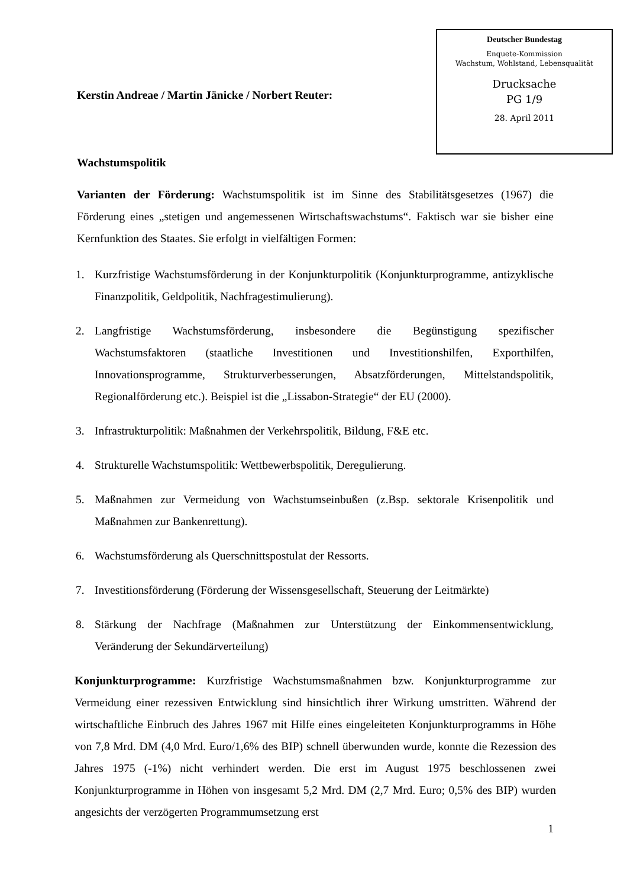Deutscher Bundestag
Enquete-Kommission
Wachstum, Wohlstand, Lebensqualität
Drucksache
PG 1/9
28. April 2011
Kerstin Andreae / Martin Jänicke / Norbert Reuter:
Wachstumspolitik
Varianten der Förderung: Wachstumspolitik ist im Sinne des Stabilitätsgesetzes (1967) die Förderung eines „stetigen und angemessenen Wirtschaftswachstums“. Faktisch war sie bisher eine Kernfunktion des Staates. Sie erfolgt in vielfältigen Formen:
1. Kurzfristige Wachstumsförderung in der Konjunkturpolitik (Konjunkturprogramme, antizyklische Finanzpolitik, Geldpolitik, Nachfragestimulierung).
2. Langfristige Wachstumsförderung, insbesondere die Begünstigung spezifischer Wachstumsfaktoren (staatliche Investitionen und Investitionshilfen, Exporthilfen, Innovationsprogramme, Strukturverbesserungen, Absatzförderungen, Mittelstandspolitik, Regionalförderung etc.). Beispiel ist die „Lissabon-Strategie“ der EU (2000).
3. Infrastrukturpolitik: Maßnahmen der Verkehrspolitik, Bildung, F&E etc.
4. Strukturelle Wachstumspolitik: Wettbewerbspolitik, Deregulierung.
5. Maßnahmen zur Vermeidung von Wachstumseinbußen (z.Bsp. sektorale Krisenpolitik und Maßnahmen zur Bankenrettung).
6. Wachstumsförderung als Querschnittspostulat der Ressorts.
7. Investitionsförderung (Förderung der Wissensgesellschaft, Steuerung der Leitmärkte)
8. Stärkung der Nachfrage (Maßnahmen zur Unterstützung der Einkommensentwicklung, Veränderung der Sekundärverteilung)
Konjunkturprogramme: Kurzfristige Wachstumsmaßnahmen bzw. Konjunkturprogramme zur Vermeidung einer rezessiven Entwicklung sind hinsichtlich ihrer Wirkung umstritten. Während der wirtschaftliche Einbruch des Jahres 1967 mit Hilfe eines eingeleiteten Konjunkturprogramms in Höhe von 7,8 Mrd. DM (4,0 Mrd. Euro/1,6% des BIP) schnell überwunden wurde, konnte die Rezession des Jahres 1975 (-1%) nicht verhindert werden. Die erst im August 1975 beschlossenen zwei Konjunkturprogramme in Höhen von insgesamt 5,2 Mrd. DM (2,7 Mrd. Euro; 0,5% des BIP) wurden angesichts der verzögerten Programmumsetzung erst
1